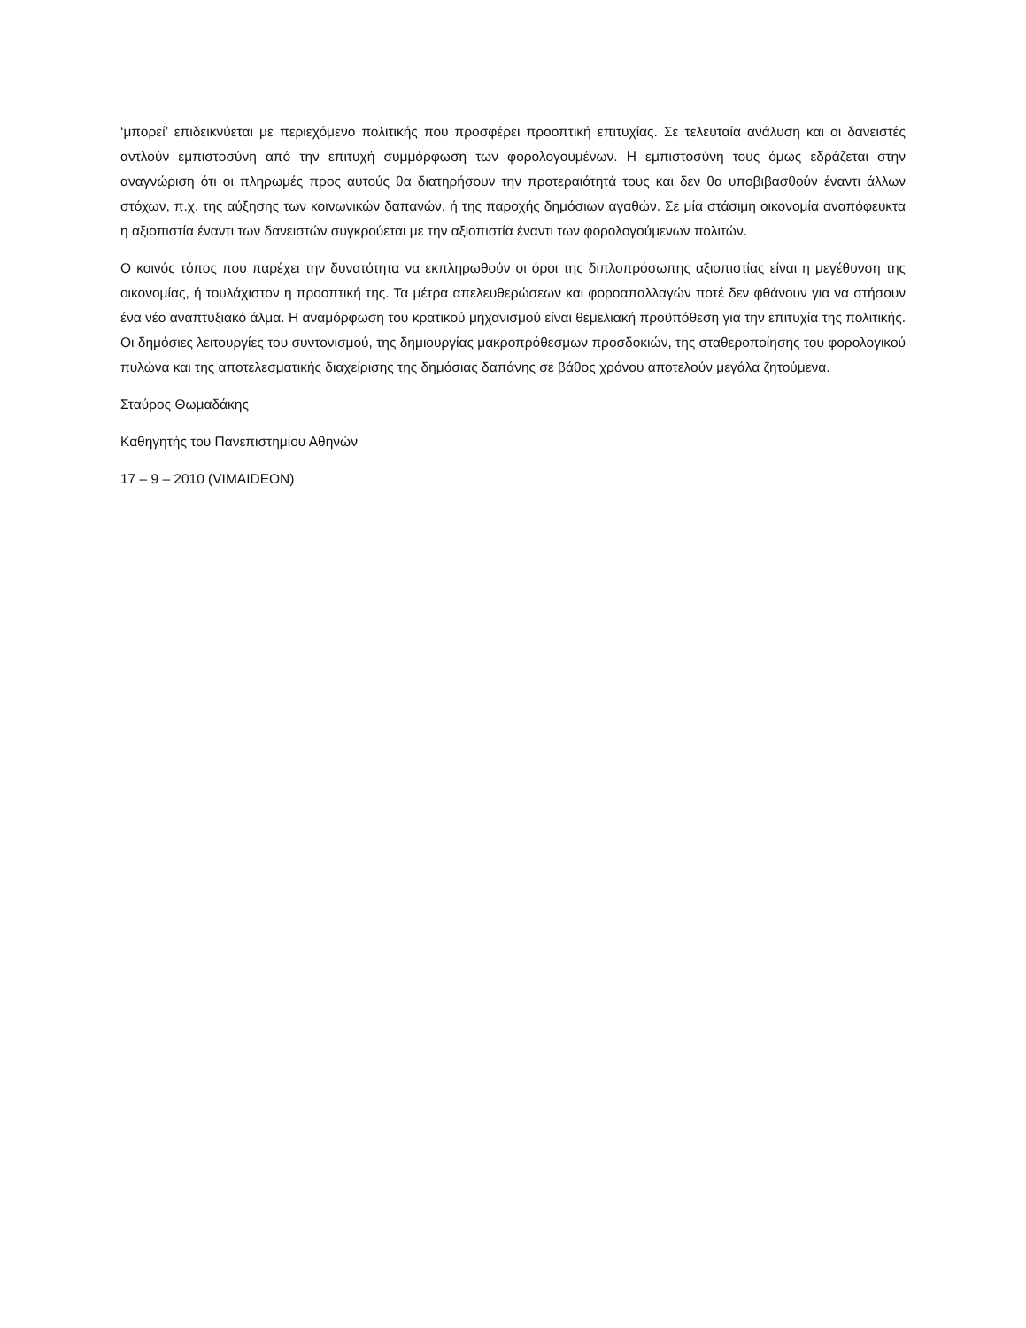‘μπορεί’ επιδεικνύεται με περιεχόμενο πολιτικής που προσφέρει προοπτική επιτυχίας. Σε τελευταία ανάλυση και οι δανειστές αντλούν εμπιστοσύνη από την επιτυχή συμμόρφωση των φορολογουμένων. Η εμπιστοσύνη τους όμως εδράζεται στην αναγνώριση ότι οι πληρωμές προς αυτούς θα διατηρήσουν την προτεραιότητά τους και δεν θα υποβιβασθούν έναντι άλλων στόχων, π.χ. της αύξησης των κοινωνικών δαπανών, ή της παροχής δημόσιων αγαθών. Σε μία στάσιμη οικονομία αναπόφευκτα η αξιοπιστία έναντι των δανειστών συγκρούεται με την αξιοπιστία έναντι των φορολογούμενων πολιτών.
Ο κοινός τόπος που παρέχει την δυνατότητα να εκπληρωθούν οι όροι της διπλοπρόσωπης αξιοπιστίας είναι η μεγέθυνση της οικονομίας, ή τουλάχιστον η προοπτική της. Τα μέτρα απελευθερώσεων και φοροαπαλλαγών ποτέ δεν φθάνουν για να στήσουν ένα νέο αναπτυξιακό άλμα. Η αναμόρφωση του κρατικού μηχανισμού είναι θεμελιακή προϋπόθεση για την επιτυχία της πολιτικής. Οι δημόσιες λειτουργίες του συντονισμού, της δημιουργίας μακροπρόθεσμων προσδοκιών, της σταθεροποίησης του φορολογικού πυλώνα και της αποτελεσματικής διαχείρισης της δημόσιας δαπάνης σε βάθος χρόνου αποτελούν μεγάλα ζητούμενα.
Σταύρος Θωμαδάκης
Καθηγητής του Πανεπιστημίου Αθηνών
17 – 9 – 2010 (VIMAIDEON)